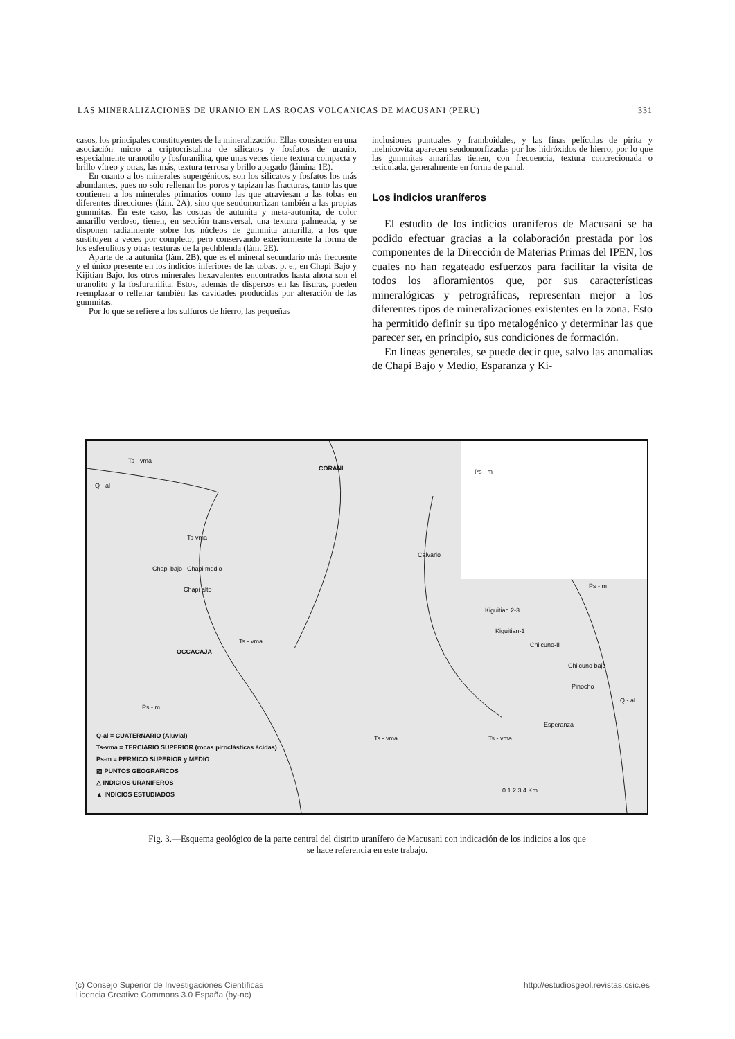LAS MINERALIZACIONES DE URANIO EN LAS ROCAS VOLCANICAS DE MACUSANI (PERU) 331
casos, los principales constituyentes de la mineralización. Ellas consisten en una asociación micro a criptocristalina de silicatos y fosfatos de uranio, especialmente uranotilo y fosfuranilita, que unas veces tiene textura compacta y brillo vítreo y otras, las más, textura terrosa y brillo apagado (lámina 1E).
En cuanto a los minerales supergénicos, son los silicatos y fosfatos los más abundantes, pues no solo rellenan los poros y tapizan las fracturas, tanto las que contienen a los minerales primarios como las que atraviesan a las tobas en diferentes direcciones (lám. 2A), sino que seudomorfizan también a las propias gummitas. En este caso, las costras de autunita y meta-autunita, de color amarillo verdoso, tienen, en sección transversal, una textura palmeada, y se disponen radialmente sobre los núcleos de gummita amarilla, a los que sustituyen a veces por completo, pero conservando exteriormente la forma de los esferulitos y otras texturas de la pechblenda (lám. 2E).
Aparte de la autunita (lám. 2B), que es el mineral secundario más frecuente y el único presente en los indicios inferiores de las tobas, p. e., en Chapi Bajo y Kijitian Bajo, los otros minerales hexavalentes encontrados hasta ahora son el uranolito y la fosfuranilita. Estos, además de dispersos en las fisuras, pueden reemplazar o rellenar también las cavidades producidas por alteración de las gummitas.
Por lo que se refiere a los sulfuros de hierro, las pequeñas
inclusiones puntuales y framboidales, y las finas películas de pirita y melnicovita aparecen seudomorfizadas por los hidróxidos de hierro, por lo que las gummitas amarillas tienen, con frecuencia, textura concrecionada o reticulada, generalmente en forma de panal.
Los indicios uraníferos
El estudio de los indicios uraníferos de Macusani se ha podido efectuar gracias a la colaboración prestada por los componentes de la Dirección de Materias Primas del IPEN, los cuales no han regateado esfuerzos para facilitar la visita de todos los afloramientos que, por sus características mineralógicas y petrográficas, representan mejor a los diferentes tipos de mineralizaciones existentes en la zona. Esto ha permitido definir su tipo metalogénico y determinar las que parecer ser, en principio, sus condiciones de formación.
En líneas generales, se puede decir que, salvo las anomalías de Chapi Bajo y Medio, Esparanza y Ki-
Ts - vma
Q - al
CORANI Ps - m
Ts-vma
Calvario
Chapi bajo Chapi medio
Chapi alto Ps - m
Kiguitian 2-3
Kiguitian-1
Chilcuno-II
OCCACAJA
Ts - vma
Chilcuno bajo
Pinocho
Q - al
Ps - m
Esperanza
Ts - vma Ts - vma
0 1 2 3 4 Km
Q-al = CUATERNARIO (Aluvial)
Ts-vma = TERCIARIO SUPERIOR (rocas piroclásticas ácidas)
Ps-m = PERMICO SUPERIOR y MEDIO
▨ PUNTOS GEOGRAFICOS
△ INDICIOS URANIFEROS
▲ INDICIOS ESTUDIADOS
Fig. 3.—Esquema geológico de la parte central del distrito uranífero de Macusani con indicación de los indicios a los que se hace referencia en este trabajo.
(c) Consejo Superior de Investigaciones Científicas
Licencia Creative Commons 3.0 España (by-nc) http://estudiosgeol.revistas.csic.es